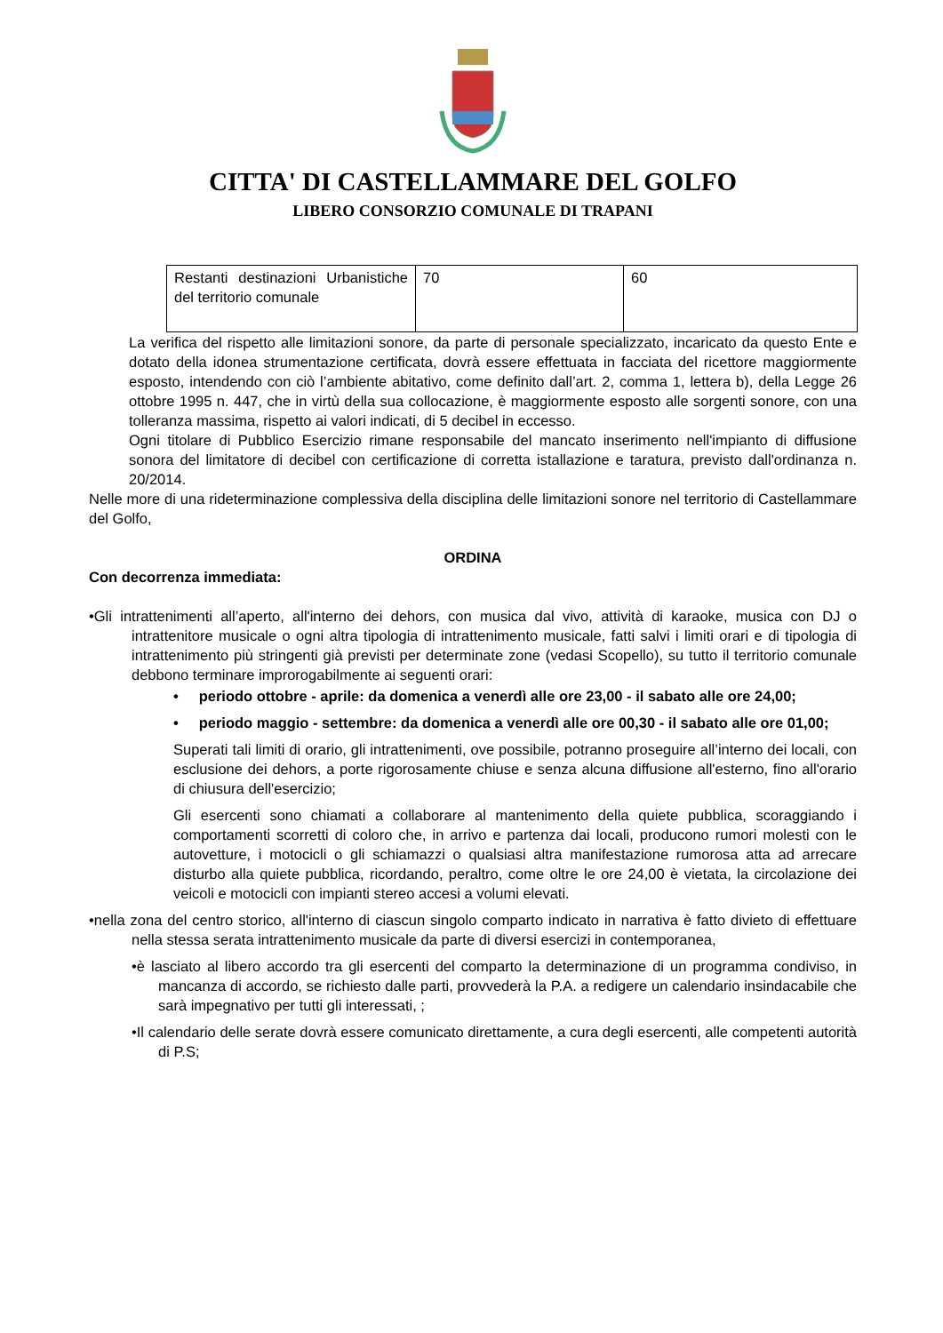CITTA' DI CASTELLAMMARE DEL GOLFO
LIBERO CONSORZIO COMUNALE DI TRAPANI
| Restanti destinazioni Urbanistiche del territorio comunale | 70 | 60 |
La verifica del rispetto alle limitazioni sonore, da parte di personale specializzato, incaricato da questo Ente e dotato della idonea strumentazione certificata, dovrà essere effettuata in facciata del ricettore maggiormente esposto, intendendo con ciò l’ambiente abitativo, come definito dall’art. 2, comma 1, lettera b), della Legge 26 ottobre 1995 n. 447, che in virtù della sua collocazione, è maggiormente esposto alle sorgenti sonore, con una tolleranza massima, rispetto ai valori indicati, di 5 decibel in eccesso.
Ogni titolare di Pubblico Esercizio rimane responsabile del mancato inserimento nell'impianto di diffusione sonora del limitatore di decibel con certificazione di corretta istallazione e taratura, previsto dall'ordinanza n. 20/2014.
Nelle more di una rideterminazione complessiva della disciplina delle limitazioni sonore nel territorio di Castellammare del Golfo,
ORDINA
Con decorrenza immediata:
•Gli intrattenimenti all’aperto, all'interno dei dehors, con musica dal vivo, attività di karaoke, musica con DJ o intrattenitore musicale o ogni altra tipologia di intrattenimento musicale, fatti salvi i limiti orari e di tipologia di intrattenimento più stringenti già previsti per determinate zone (vedasi Scopello), su tutto il territorio comunale debbono terminare improrogabilmente ai seguenti orari:
• periodo ottobre - aprile: da domenica a venerdì alle ore 23,00 - il sabato alle ore 24,00;
• periodo maggio - settembre: da domenica a venerdì alle ore 00,30 - il sabato alle ore 01,00;
Superati tali limiti di orario, gli intrattenimenti, ove possibile, potranno proseguire all’interno dei locali, con esclusione dei dehors, a porte rigorosamente chiuse e senza alcuna diffusione all'esterno, fino all'orario di chiusura dell'esercizio;
Gli esercenti sono chiamati a collaborare al mantenimento della quiete pubblica, scoraggiando i comportamenti scorretti di coloro che, in arrivo e partenza dai locali, producono rumori molesti con le autovetture, i motocicli o gli schiamazzi o qualsiasi altra manifestazione rumorosa atta ad arrecare disturbo alla quiete pubblica, ricordando, peraltro, come oltre le ore 24,00 è vietata, la circolazione dei veicoli e motocicli con impianti stereo accesi a volumi elevati.
•nella zona del centro storico, all'interno di ciascun singolo comparto indicato in narrativa è fatto divieto di effettuare nella stessa serata intrattenimento musicale da parte di diversi esercizi in contemporanea,
•è lasciato al libero accordo tra gli esercenti del comparto la determinazione di un programma condiviso, in mancanza di accordo, se richiesto dalle parti, provvederà la P.A. a redigere un calendario insindacabile che sarà impegnativo per tutti gli interessati, ;
•Il calendario delle serate dovrà essere comunicato direttamente, a cura degli esercenti, alle competenti autorità di P.S;